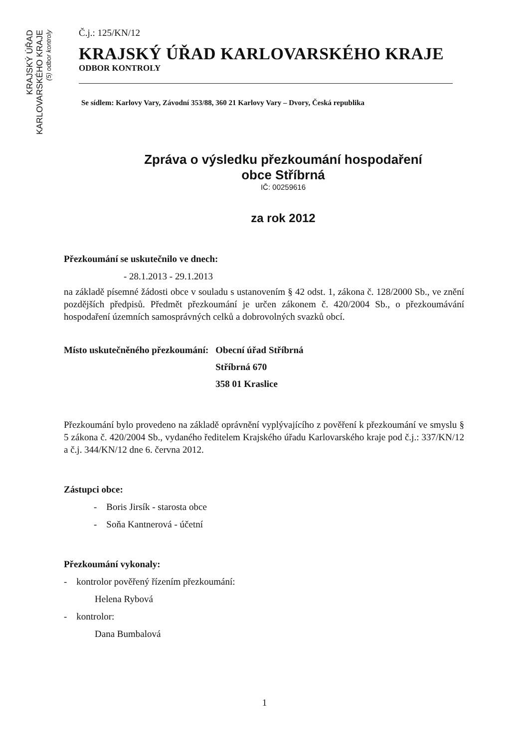KRAJSKÝ ÚŘAD
KARLOVARSKÉHO KRAJE
(5) odbor kontroly
Č.j.: 125/KN/12
KRAJSKÝ ÚŘAD KARLOVARSKÉHO KRAJE
ODBOR KONTROLY
Se sídlem: Karlovy Vary, Závodní 353/88, 360 21 Karlovy Vary – Dvory, Česká republika
Zpráva o výsledku přezkoumání hospodaření
obce Stříbrná
IČ: 00259616
za rok 2012
Přezkoumání se uskutečnilo ve dnech:
- 28.1.2013 - 29.1.2013
na základě písemné žádosti obce v souladu s ustanovením § 42 odst. 1, zákona č. 128/2000 Sb., ve znění pozdějších předpisů. Předmět přezkoumání je určen zákonem č. 420/2004 Sb., o přezkoumávání hospodaření územních samosprávných celků a dobrovolných svazků obcí.
| Místo uskutečněného přezkoumání: | Obecní úřad Stříbrná |
| | Stříbrná 670 |
| | 358 01 Kraslice |
Přezkoumání bylo provedeno na základě oprávnění vyplývajícího z pověření k přezkoumání ve smyslu § 5 zákona č. 420/2004 Sb., vydaného ředitelem Krajského úřadu Karlovarského kraje pod č.j.: 337/KN/12 a č.j. 344/KN/12 dne 6. června 2012.
Zástupci obce:
- Boris Jirsík - starosta obce
- Soňa Kantnerová - účetní
Přezkoumání vykonaly:
- kontrolor pověřený řízením přezkoumání:
Helena Rybová
- kontrolor:
Dana Bumbalová
1